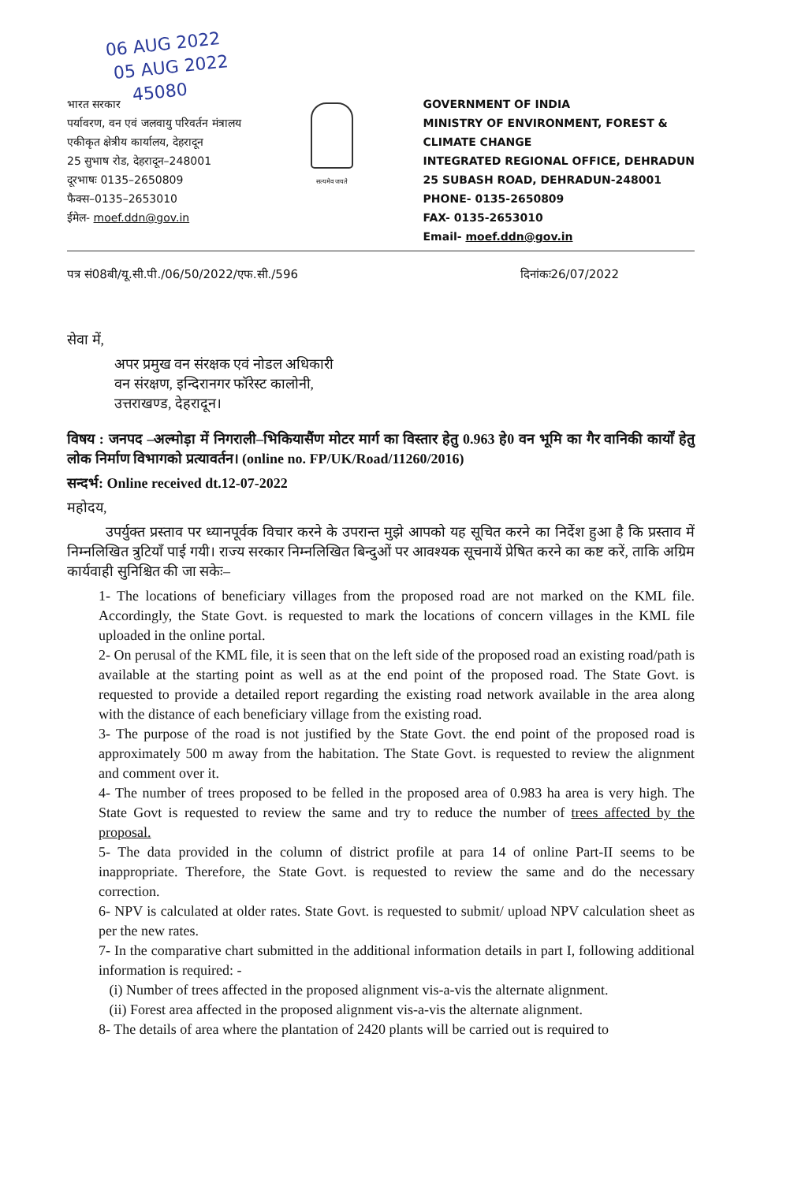06 AUG 2022
05 AUG 2022
45080
भारत सरकार
पर्यावरण, वन एवं जलवायु परिवर्तन मंत्रालय
एकीकृत क्षेत्रीय कार्यालय, देहरादून
25 सुभाष रोड, देहरादून–248001
दूरभाषः 0135–2650809
फैक्स–0135–2653010
ईमेल- moef.ddn@gov.in
सत्यमेव जयते
GOVERNMENT OF INDIA
MINISTRY OF ENVIRONMENT, FOREST &
CLIMATE CHANGE
INTEGRATED REGIONAL OFFICE, DEHRADUN
25 SUBASH ROAD, DEHRADUN-248001
PHONE- 0135-2650809
FAX- 0135-2653010
Email- moef.ddn@gov.in
पत्र सं08बी/यू.सी.पी./06/50/2022/एफ.सी./596 दिनांकः26/07/2022
सेवा में,
अपर प्रमुख वन संरक्षक एवं नोडल अधिकारी
वन संरक्षण, इन्दिरानगर फॉरेस्ट कालोनी,
उत्तराखण्ड, देहरादून।
विषय : जनपद –अल्मोड़ा में निगराली–भिकियासैंण मोटर मार्ग का विस्तार हेतु 0.963 हे0 वन भूमि का गैर वानिकी कार्यों हेतु लोक निर्माण विभागको प्रत्यावर्तन। (online no. FP/UK/Road/11260/2016)
सन्दर्भ: Online received dt.12-07-2022
महोदय,
उपर्युक्त प्रस्ताव पर ध्यानपूर्वक विचार करने के उपरान्त मुझे आपको यह सूचित करने का निर्देश हुआ है कि प्रस्ताव में निम्नलिखित त्रुटियाँ पाई गयी। राज्य सरकार निम्नलिखित बिन्दुओं पर आवश्यक सूचनायें प्रेषित करने का कष्ट करें, ताकि अग्रिम कार्यवाही सुनिश्चित की जा सकेः–
1- The locations of beneficiary villages from the proposed road are not marked on the KML file. Accordingly, the State Govt. is requested to mark the locations of concern villages in the KML file uploaded in the online portal.
2- On perusal of the KML file, it is seen that on the left side of the proposed road an existing road/path is available at the starting point as well as at the end point of the proposed road. The State Govt. is requested to provide a detailed report regarding the existing road network available in the area along with the distance of each beneficiary village from the existing road.
3- The purpose of the road is not justified by the State Govt. the end point of the proposed road is approximately 500 m away from the habitation. The State Govt. is requested to review the alignment and comment over it.
4- The number of trees proposed to be felled in the proposed area of 0.983 ha area is very high. The State Govt is requested to review the same and try to reduce the number of trees affected by the proposal.
5- The data provided in the column of district profile at para 14 of online Part-II seems to be inappropriate. Therefore, the State Govt. is requested to review the same and do the necessary correction.
6- NPV is calculated at older rates. State Govt. is requested to submit/ upload NPV calculation sheet as per the new rates.
7- In the comparative chart submitted in the additional information details in part I, following additional information is required: -
(i) Number of trees affected in the proposed alignment vis-a-vis the alternate alignment.
(ii) Forest area affected in the proposed alignment vis-a-vis the alternate alignment.
8- The details of area where the plantation of 2420 plants will be carried out is required to